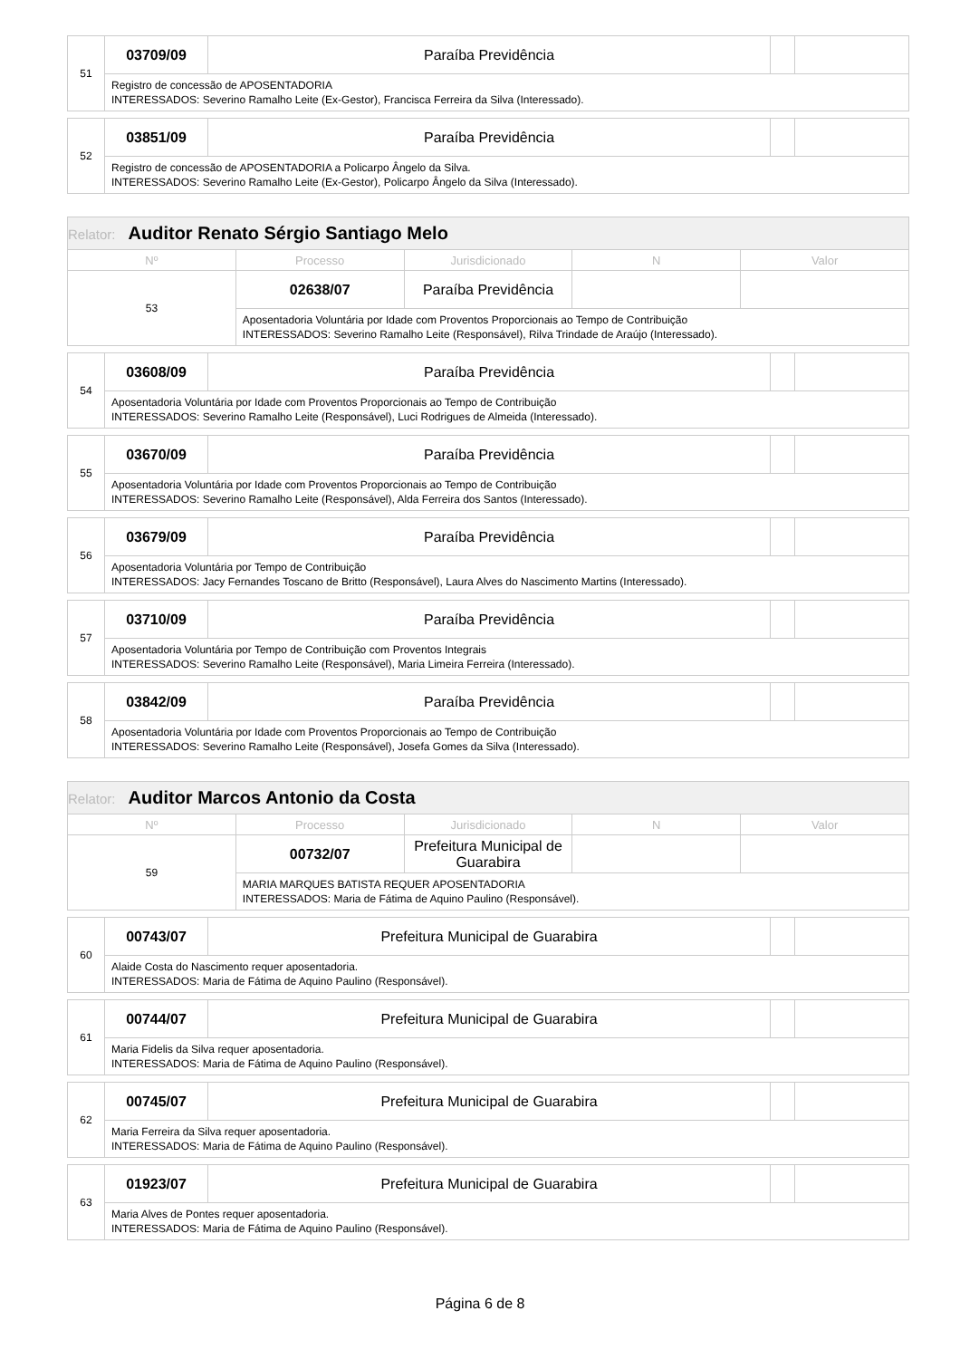| 51 | 03709/09 | Paraíba Previdência | | |
| | Registro de concessão de APOSENTADORIA INTERESSADOS: Severino Ramalho Leite (Ex-Gestor), Francisca Ferreira da Silva (Interessado). | | | |
| 52 | 03851/09 | Paraíba Previdência | | |
| | Registro de concessão de APOSENTADORIA a Policarpo Ângelo da Silva. INTERESSADOS: Severino Ramalho Leite (Ex-Gestor), Policarpo Ângelo da Silva (Interessado). | | | |
| Relator: Auditor Renato Sérgio Santiago Melo | | | | |
| --- | --- | --- | --- | --- |
| Nº | Processo | Jurisdicionado | N | Valor |
| 53 | 02638/07 | Paraíba Previdência | | |
| | Aposentadoria Voluntária por Idade com Proventos Proporcionais ao Tempo de Contribuição INTERESSADOS: Severino Ramalho Leite (Responsável), Rilva Trindade de Araújo (Interessado). | | | |
| 54 | 03608/09 | Paraíba Previdência | | |
| | Aposentadoria Voluntária por Idade com Proventos Proporcionais ao Tempo de Contribuição INTERESSADOS: Severino Ramalho Leite (Responsável), Luci Rodrigues de Almeida (Interessado). | | | |
| 55 | 03670/09 | Paraíba Previdência | | |
| | Aposentadoria Voluntária por Idade com Proventos Proporcionais ao Tempo de Contribuição INTERESSADOS: Severino Ramalho Leite (Responsável), Alda Ferreira dos Santos (Interessado). | | | |
| 56 | 03679/09 | Paraíba Previdência | | |
| | Aposentadoria Voluntária por Tempo de Contribuição INTERESSADOS: Jacy Fernandes Toscano de Britto (Responsável), Laura Alves do Nascimento Martins (Interessado). | | | |
| 57 | 03710/09 | Paraíba Previdência | | |
| | Aposentadoria Voluntária por Tempo de Contribuição com Proventos Integrais INTERESSADOS: Severino Ramalho Leite (Responsável), Maria Limeira Ferreira (Interessado). | | | |
| 58 | 03842/09 | Paraíba Previdência | | |
| | Aposentadoria Voluntária por Idade com Proventos Proporcionais ao Tempo de Contribuição INTERESSADOS: Severino Ramalho Leite (Responsável), Josefa Gomes da Silva (Interessado). | | | |
| Relator: Auditor Marcos Antonio da Costa | | | | |
| --- | --- | --- | --- | --- |
| Nº | Processo | Jurisdicionado | N | Valor |
| 59 | 00732/07 | Prefeitura Municipal de Guarabira | | |
| | MARIA MARQUES BATISTA REQUER APOSENTADORIA INTERESSADOS: Maria de Fátima de Aquino Paulino (Responsável). | | | |
| 60 | 00743/07 | Prefeitura Municipal de Guarabira | | |
| | Alaide Costa do Nascimento requer aposentadoria. INTERESSADOS: Maria de Fátima de Aquino Paulino (Responsável). | | | |
| 61 | 00744/07 | Prefeitura Municipal de Guarabira | | |
| | Maria Fidelis da Silva requer aposentadoria. INTERESSADOS: Maria de Fátima de Aquino Paulino (Responsável). | | | |
| 62 | 00745/07 | Prefeitura Municipal de Guarabira | | |
| | Maria Ferreira da Silva requer aposentadoria. INTERESSADOS: Maria de Fátima de Aquino Paulino (Responsável). | | | |
| 63 | 01923/07 | Prefeitura Municipal de Guarabira | | |
| | Maria Alves de Pontes requer aposentadoria. INTERESSADOS: Maria de Fátima de Aquino Paulino (Responsável). | | | |
Página 6 de 8